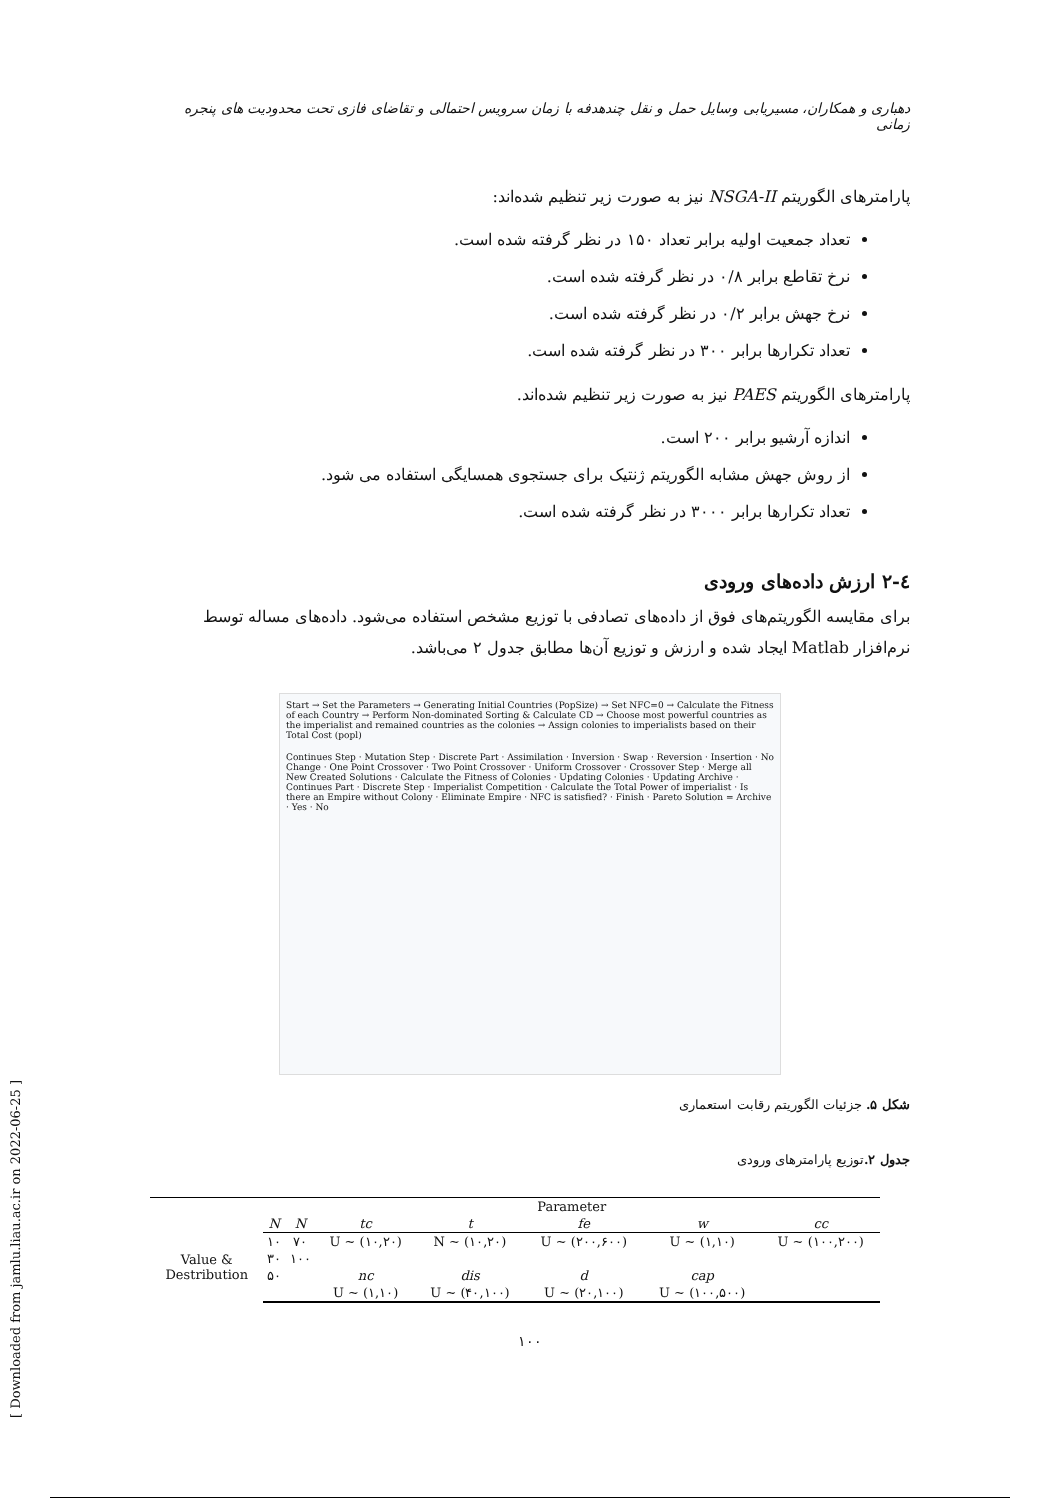دهباری و همکاران، مسیریابی وسایل حمل و نقل چندهدفه با زمان سرویس احتمالی و تقاضای فازی تحت محدودیت های پنجره زمانی
پارامترهای الگوریتم NSGA-II نیز به صورت زیر تنظیم شده‌اند:
تعداد جمعیت اولیه برابر تعداد ۱۵۰ در نظر گرفته شده است.
نرخ تقاطع برابر ۰/۸ در نظر گرفته شده است.
نرخ جهش برابر ۰/۲ در نظر گرفته شده است.
تعداد تکرارها برابر ۳۰۰ در نظر گرفته شده است.
پارامترهای الگوریتم PAES نیز به صورت زیر تنظیم شده‌اند.
اندازه آرشیو برابر ۲۰۰ است.
از روش جهش مشابه الگوریتم ژنتیک برای جستجوی همسایگی استفاده می شود.
تعداد تکرارها برابر ۳۰۰۰ در نظر گرفته شده است.
٤-۲ ارزش داده‌های ورودی
برای مقایسه الگوریتم‌های فوق از داده‌های تصادفی با توزیع مشخص استفاده می‌شود. داده‌های مساله توسط نرم‌افزار Matlab ایجاد شده و ارزش و توزیع آن‌ها مطابق جدول ۲ می‌باشد.
Start → Set the Parameters → Generating Initial Countries (PopSize) → Set NFC=0 → Calculate the Fitness of each Country → Perform Non-dominated Sorting & Calculate CD → Choose most powerful countries as the imperialist and remained countries as the colonies → Assign colonies to imperialists based on their Total Cost (popl)
Continues Step · Mutation Step · Discrete Part · Assimilation · Inversion · Swap · Reversion · Insertion · No Change · One Point Crossover · Two Point Crossover · Uniform Crossover · Crossover Step · Merge all New Created Solutions · Calculate the Fitness of Colonies · Updating Colonies · Updating Archive · Continues Part · Discrete Step · Imperialist Competition · Calculate the Total Power of imperialist · Is there an Empire without Colony · Eliminate Empire · NFC is satisfied? · Finish · Pareto Solution = Archive · Yes · No
شکل ۵. جزئیات الگوریتم رقابت استعماری
جدول ۲. توزیع پارامترهای ورودی
| | Parameter | | | | | | |
| | N | N | tc | t | fe | w | cc |
| Value & Destribution | ۱۰ | ۷۰ | U ~ (۱۰,۲۰) | N ~ (۱۰,۲۰) | U ~ (۲۰۰,۶۰۰) | U ~ (۱,۱۰) | U ~ (۱۰۰,۲۰۰) |
| | ۳۰ | ۱۰۰ | | | | | |
| | ۵۰ | | nc | dis | d | cap | |
| | | | U ~ (۱,۱۰) | U ~ (۴۰,۱۰۰) | U ~ (۲۰,۱۰۰) | U ~ (۱۰۰,۵۰۰) | |
۱۰۰
[ Downloaded from jamlu.liau.ac.ir on 2022-06-25 ]